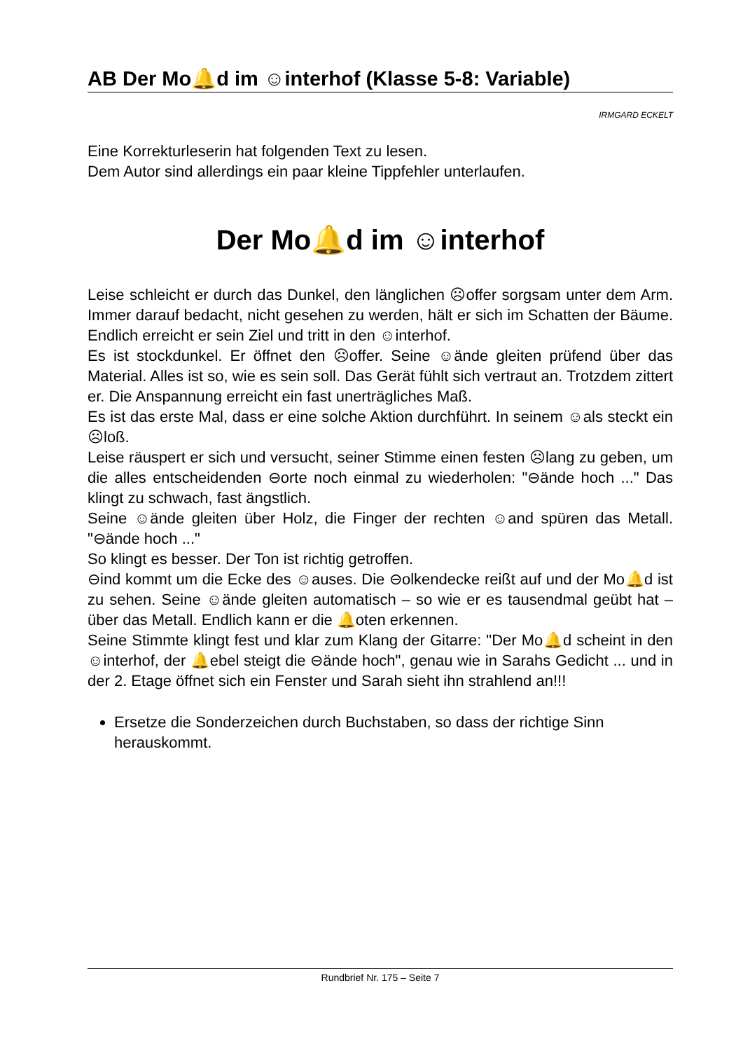AB Der Mo🔔d im ☺interhof (Klasse 5-8: Variable)
IRMGARD ECKELT
Eine Korrekturleserin hat folgenden Text zu lesen.
Dem Autor sind allerdings ein paar kleine Tippfehler unterlaufen.
Der Mo🔔d im ☺interhof
Leise schleicht er durch das Dunkel, den länglichen ☹offer sorgsam unter dem Arm. Immer darauf bedacht, nicht gesehen zu werden, hält er sich im Schatten der Bäume. Endlich erreicht er sein Ziel und tritt in den ☺interhof.
Es ist stockdunkel. Er öffnet den ☹offer. Seine ☺ände gleiten prüfend über das Material. Alles ist so, wie es sein soll. Das Gerät fühlt sich vertraut an. Trotzdem zittert er. Die Anspannung erreicht ein fast unerträgliches Maß.
Es ist das erste Mal, dass er eine solche Aktion durchführt. In seinem ☺als steckt ein ☹loß.
Leise räuspert er sich und versucht, seiner Stimme einen festen ☹lang zu geben, um die alles entscheidenden ⊖orte noch einmal zu wiederholen: "⊖ände hoch ..." Das klingt zu schwach, fast ängstlich.
Seine ☺ände gleiten über Holz, die Finger der rechten ☺and spüren das Metall. "⊖ände hoch ..."
So klingt es besser. Der Ton ist richtig getroffen.
⊖ind kommt um die Ecke des ☺auses. Die ⊖olkendecke reißt auf und der Mo🔔d ist zu sehen. Seine ☺ände gleiten automatisch – so wie er es tausendmal geübt hat – über das Metall. Endlich kann er die 🔔oten erkennen.
Seine Stimmte klingt fest und klar zum Klang der Gitarre: "Der Mo🔔d scheint in den ☺interhof, der 🔔ebel steigt die ⊖ände hoch", genau wie in Sarahs Gedicht ... und in der 2. Etage öffnet sich ein Fenster und Sarah sieht ihn strahlend an!!!
Ersetze die Sonderzeichen durch Buchstaben, so dass der richtige Sinn herauskommt.
Rundbrief Nr. 175 – Seite 7